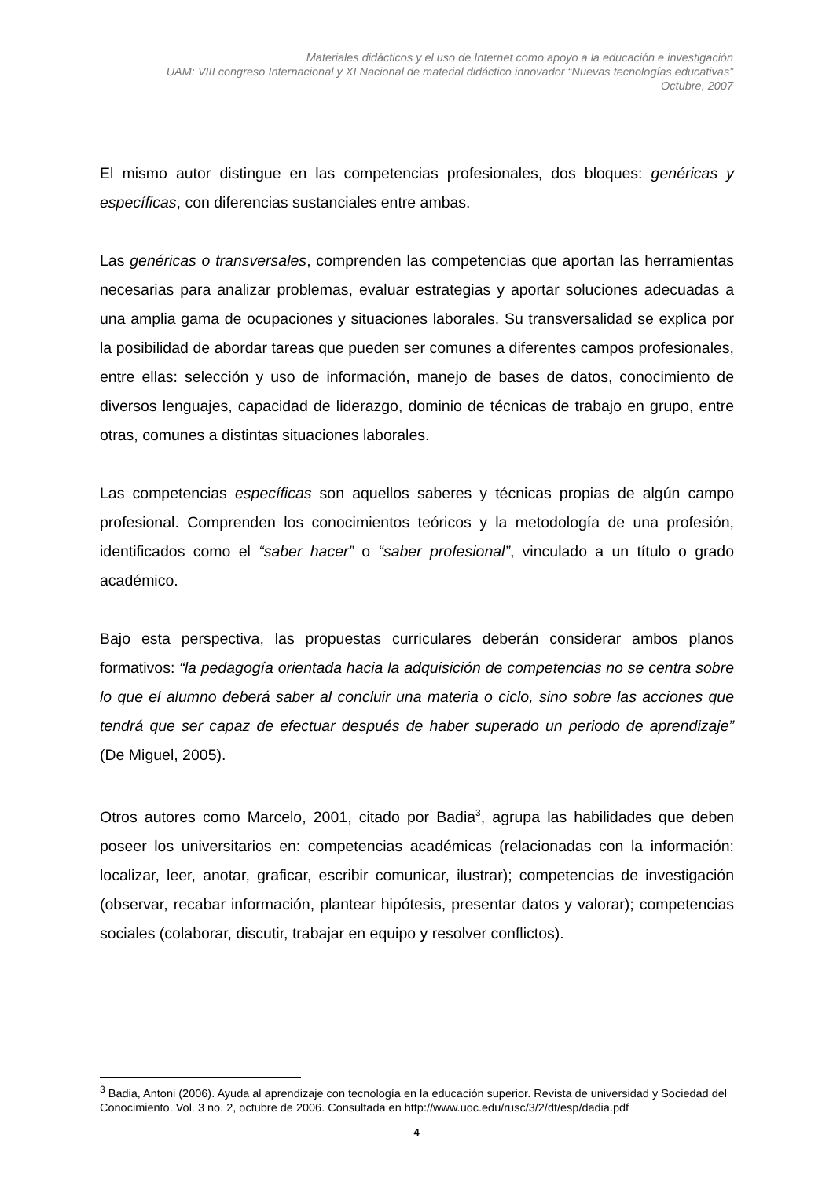Materiales didácticos y el uso de Internet como apoyo a la educación e investigación
UAM: VIII congreso Internacional y XI Nacional de material didáctico innovador “Nuevas tecnologías educativas”
Octubre, 2007
El mismo autor distingue en las competencias profesionales, dos bloques: genéricas y específicas, con diferencias sustanciales entre ambas.
Las genéricas o transversales, comprenden las competencias que aportan las herramientas necesarias para analizar problemas, evaluar estrategias y aportar soluciones adecuadas a una amplia gama de ocupaciones y situaciones laborales. Su transversalidad se explica por la posibilidad de abordar tareas que pueden ser comunes a diferentes campos profesionales, entre ellas: selección y uso de información, manejo de bases de datos, conocimiento de diversos lenguajes, capacidad de liderazgo, dominio de técnicas de trabajo en grupo, entre otras, comunes a distintas situaciones laborales.
Las competencias específicas son aquellos saberes y técnicas propias de algún campo profesional. Comprenden los conocimientos teóricos y la metodología de una profesión, identificados como el “saber hacer” o “saber profesional”, vinculado a un título o grado académico.
Bajo esta perspectiva, las propuestas curriculares deberán considerar ambos planos formativos: “la pedagogía orientada hacia la adquisición de competencias no se centra sobre lo que el alumno deberá saber al concluir una materia o ciclo, sino sobre las acciones que tendrá que ser capaz de efectuar después de haber superado un periodo de aprendizaje” (De Miguel, 2005).
Otros autores como Marcelo, 2001, citado por Badia<sup>3</sup>, agrupa las habilidades que deben poseer los universitarios en: competencias académicas (relacionadas con la información: localizar, leer, anotar, graficar, escribir comunicar, ilustrar); competencias de investigación (observar, recabar información, plantear hipótesis, presentar datos y valorar); competencias sociales (colaborar, discutir, trabajar en equipo y resolver conflictos).
<sup>3</sup> Badia, Antoni (2006). Ayuda al aprendizaje con tecnología en la educación superior. Revista de universidad y Sociedad del Conocimiento. Vol. 3 no. 2, octubre de 2006. Consultada en http://www.uoc.edu/rusc/3/2/dt/esp/dadia.pdf
4